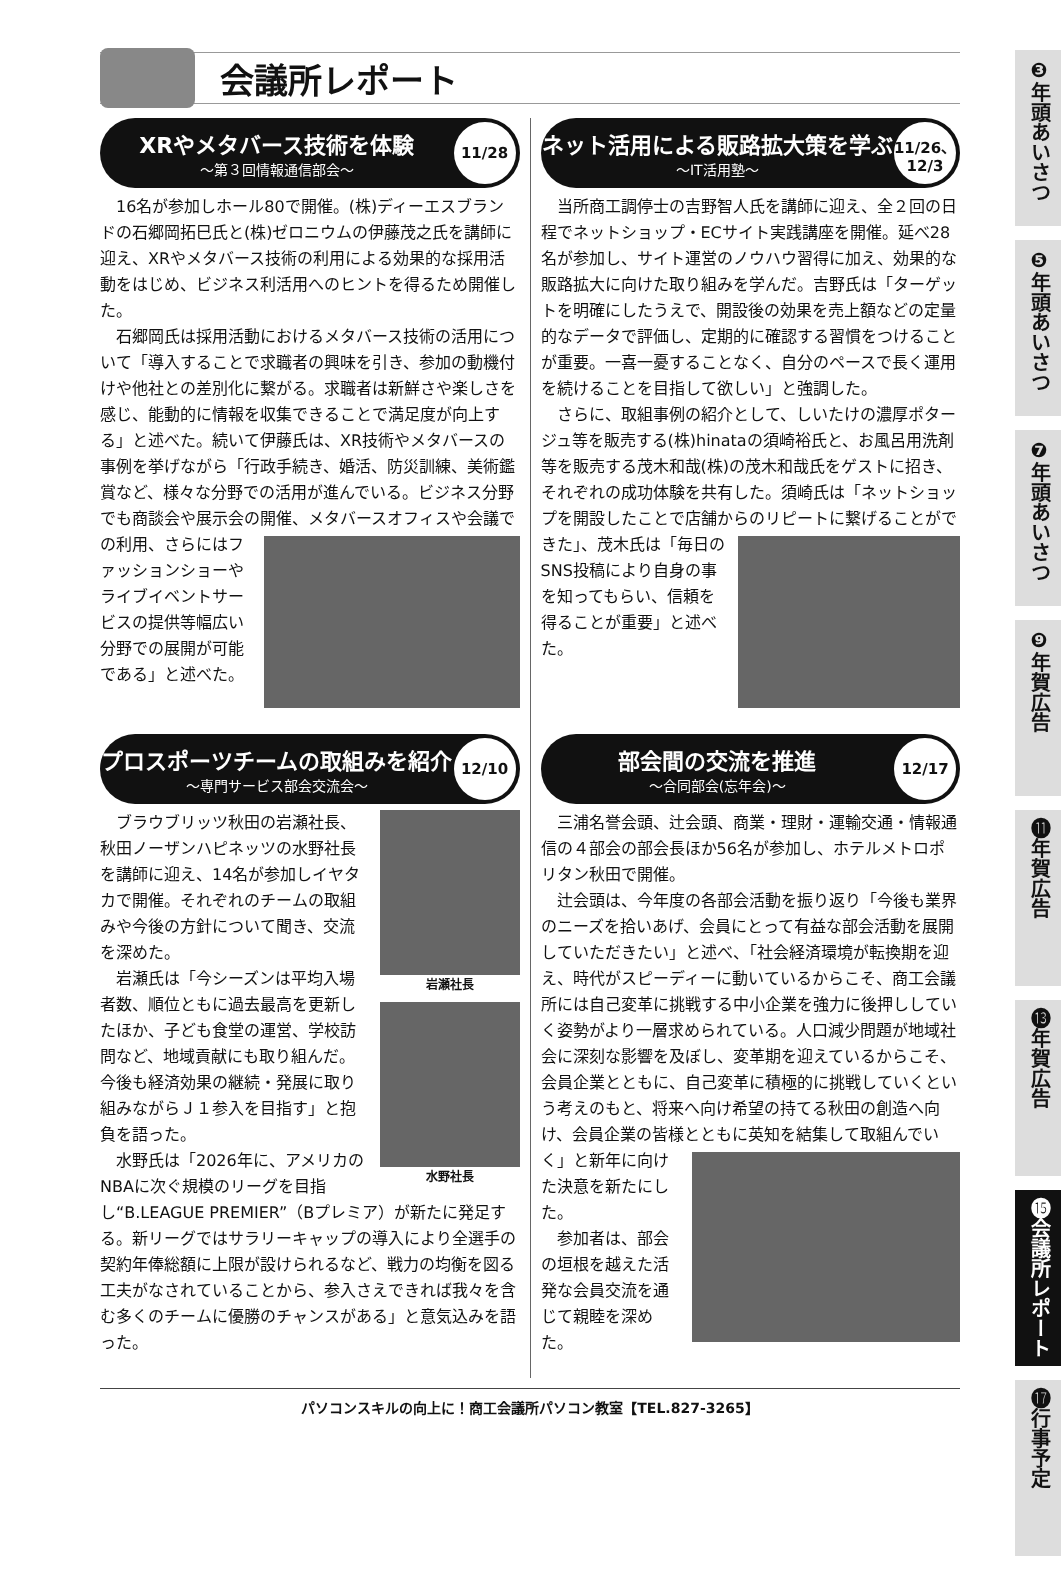会議所レポート
XRやメタバース技術を体験
～第３回情報通信部会～
11/28
16名が参加しホール80で開催。(株)ディーエスブランドの石郷岡拓巳氏と(株)ゼロニウムの伊藤茂之氏を講師に迎え、XRやメタバース技術の利用による効果的な採用活動をはじめ、ビジネス利活用へのヒントを得るため開催した。
石郷岡氏は採用活動におけるメタバース技術の活用について「導入することで求職者の興味を引き、参加の動機付けや他社との差別化に繋がる。求職者は新鮮さや楽しさを感じ、能動的に情報を収集できることで満足度が向上する」と述べた。続いて伊藤氏は、XR技術やメタバースの事例を挙げながら「行政手続き、婚活、防災訓練、美術鑑賞など、様々な分野での活用が進んでいる。ビジネス分野でも商談会や展示会の開催、メタバースオフィスや会議での利用、 さらにはファッションショーやライブイベントサービスの提供等幅広い分野での展開が可能である」と述べた。
プロスポーツチームの取組みを紹介
～専門サービス部会交流会～
12/10
岩瀬社長
水野社長
ブラウブリッツ秋田の岩瀬社長、秋田ノーザンハピネッツの水野社長を講師に迎え、14名が参加しイヤタカで開催。それぞれのチームの取組みや今後の方針について聞き、交流を深めた。
岩瀬氏は「今シーズンは平均入場者数、順位ともに過去最高を更新したほか、子ども食堂の運営、学校訪問など、地域貢献にも取り組んだ。今後も経済効果の継続・発展に取り組みながらＪ１参入を目指す」と抱負を語った。
水野氏は「2026年に、アメリカのNBAに次ぐ規模のリーグを目指し“B.LEAGUE PREMIER”（Bプレミア）が新たに発足する。新リーグではサラリーキャップの導入により全選手の契約年俸総額に上限が設けられるなど、戦力の均衡を図る工夫がなされていることから、参入さえできれば我々を含む多くのチームに優勝のチャンスがある」と意気込みを語った。
ネット活用による販路拡大策を学ぶ
～IT活用塾～
11/26、
12/3
当所商工調停士の吉野智人氏を講師に迎え、全２回の日程でネットショップ・ECサイト実践講座を開催。延べ28名が参加し、サイト運営のノウハウ習得に加え、効果的な販路拡大に向けた取り組みを学んだ。吉野氏は「ターゲットを明確にしたうえで、開設後の効果を売上額などの定量的なデータで評価し、定期的に確認する習慣をつけることが重要。一喜一憂することなく、自分のペースで長く運用を続けることを目指して欲しい」と強調した。
さらに、取組事例の紹介として、しいたけの濃厚ポタージュ等を販売する(株)hinataの須崎裕氏と、お風呂用洗剤等を販売する茂木和哉(株)の茂木和哉氏をゲストに招き、それぞれの成功体験を共有した。須崎氏は「ネットショップを開設したことで店舗か らのリピートに繋げることができた」、茂木氏は「毎日のSNS投稿により自身の事を知ってもらい、信頼を得ることが重要」と述べた。
部会間の交流を推進
～合同部会(忘年会)～
12/17
三浦名誉会頭、辻会頭、商業・理財・運輸交通・情報通信の４部会の部会長ほか56名が参加し、ホテルメトロポリタン秋田で開催。
辻会頭は、今年度の各部会活動を振り返り「今後も業界のニーズを拾いあげ、会員にとって有益な部会活動を展開していただきたい」と述べ、「社会経済環境が転換期を迎え、時代がスピーディーに動いているからこそ、商工会議所には自己変革に挑戦する中小企業を強力に後押ししていく姿勢がより一層求められている。人口減少問題が地域社会に深刻な影響を及ぼし、変革期を迎えているからこそ、会員企業とともに、自己変革に積極的に挑戦していくという考えのもと、将来へ向け希望の持てる秋田の創造へ向け、会員企業の皆様とともに英知を結集して取 組んでいく」と新年に向けた決意を新たにした。
参加者は、部会の垣根を越えた活発な会員交流を通じて親睦を深めた。
パソコンスキルの向上に！商工会議所パソコン教室【TEL.827-3265】
❸年頭あいさつ
❺年頭あいさつ
❼年頭あいさつ
❾年賀広告
⓫年賀広告
⓭年賀広告
⓯会議所レポート
⓱行事予定